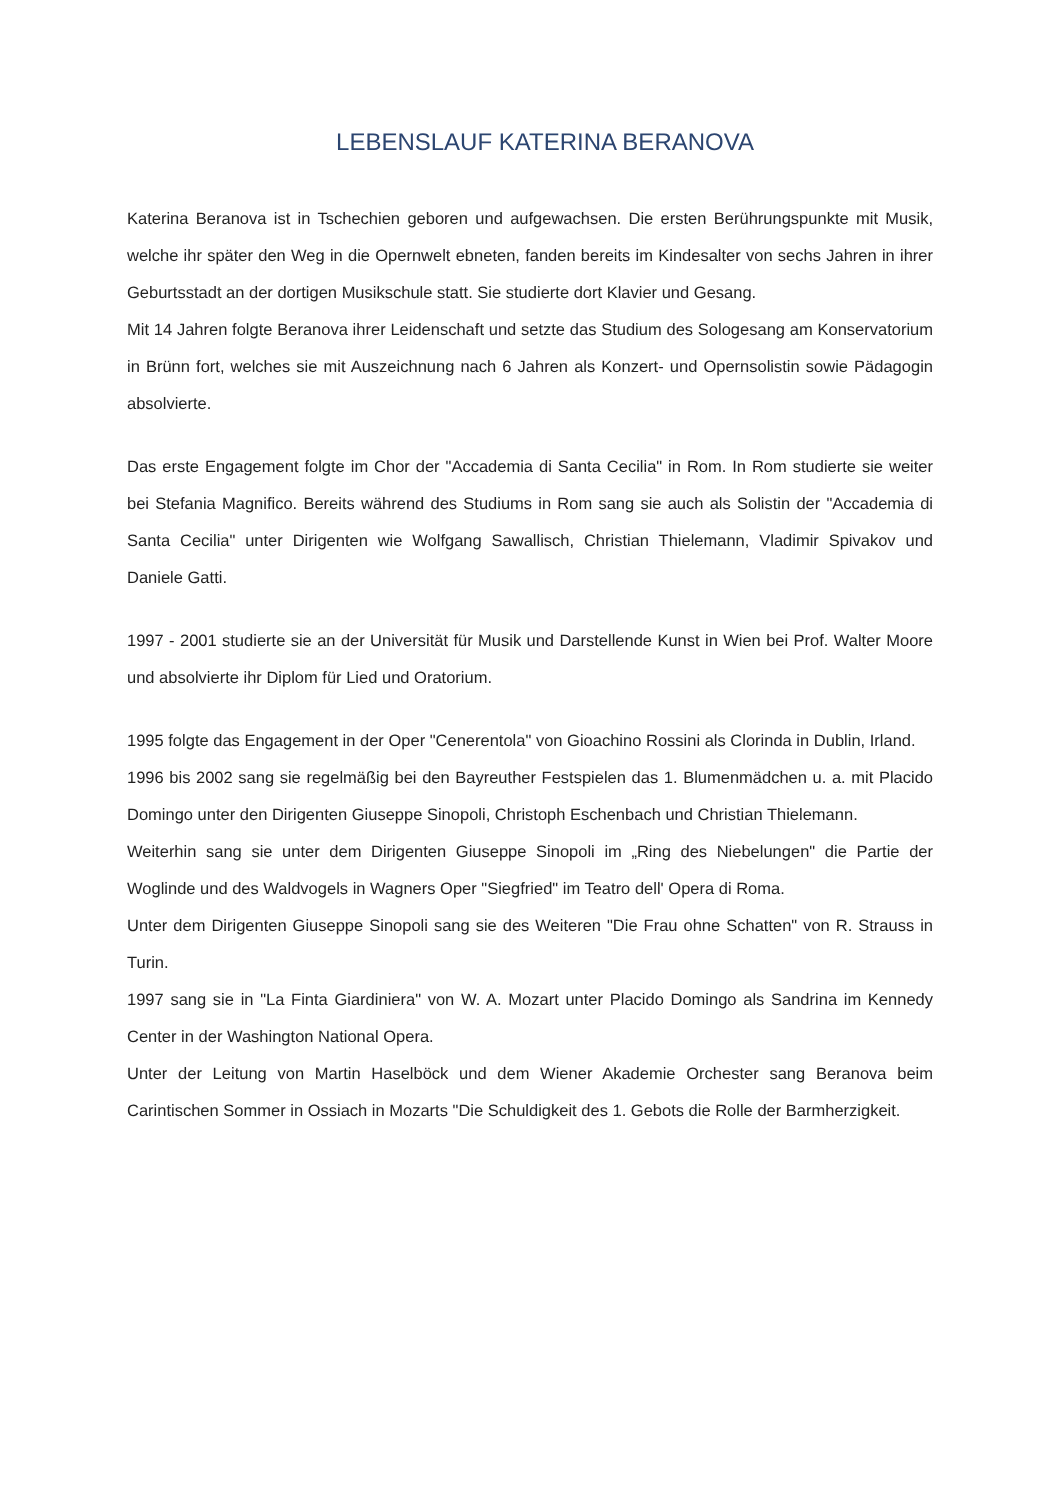LEBENSLAUF KATERINA BERANOVA
Katerina Beranova ist in Tschechien geboren und aufgewachsen. Die ersten Berührungspunkte mit Musik, welche ihr später den Weg in die Opernwelt ebneten, fanden bereits im Kindesalter von sechs Jahren in ihrer Geburtsstadt an der dortigen Musikschule statt. Sie studierte dort Klavier und Gesang.
Mit 14 Jahren folgte Beranova ihrer Leidenschaft und setzte das Studium des Sologesang am Konservatorium in Brünn fort, welches sie mit Auszeichnung nach 6 Jahren als Konzert- und Opernsolistin sowie Pädagogin absolvierte.
Das erste Engagement folgte im Chor der "Accademia di Santa Cecilia" in Rom. In Rom studierte sie weiter bei Stefania Magnifico. Bereits während des Studiums in Rom sang sie auch als Solistin der "Accademia di Santa Cecilia" unter Dirigenten wie Wolfgang Sawallisch, Christian Thielemann, Vladimir Spivakov und Daniele Gatti.
1997 - 2001 studierte sie an der Universität für Musik und Darstellende Kunst in Wien bei Prof. Walter Moore und absolvierte ihr Diplom für Lied und Oratorium.
1995 folgte das Engagement in der Oper "Cenerentola" von Gioachino Rossini als Clorinda in Dublin, Irland.
1996 bis 2002 sang sie regelmäßig bei den Bayreuther Festspielen das 1. Blumenmädchen u. a. mit Placido Domingo unter den Dirigenten Giuseppe Sinopoli, Christoph Eschenbach und Christian Thielemann.
Weiterhin sang sie unter dem Dirigenten Giuseppe Sinopoli im „Ring des Niebelungen" die Partie der Woglinde und des Waldvogels in Wagners Oper "Siegfried" im Teatro dell' Opera di Roma.
Unter dem Dirigenten Giuseppe Sinopoli sang sie des Weiteren "Die Frau ohne Schatten" von R. Strauss in Turin.
1997 sang sie in "La Finta Giardiniera" von W. A. Mozart unter Placido Domingo als Sandrina im Kennedy Center in der Washington National Opera.
Unter der Leitung von Martin Haselböck und dem Wiener Akademie Orchester sang Beranova beim Carintischen Sommer in Ossiach in Mozarts "Die Schuldigkeit des 1. Gebots die Rolle der Barmherzigkeit.